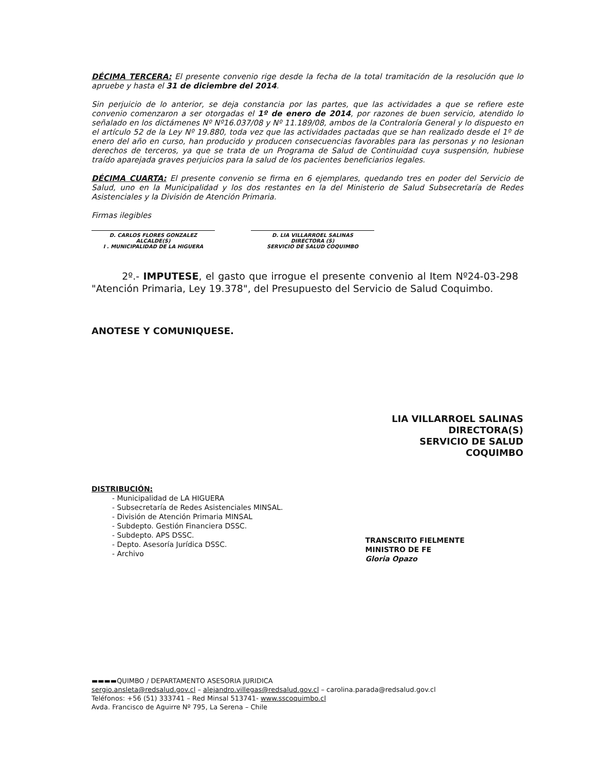DÉCIMA TERCERA: El presente convenio rige desde la fecha de la total tramitación de la resolución que lo apruebe y hasta el 31 de diciembre del 2014.
Sin perjuicio de lo anterior, se deja constancia por las partes, que las actividades a que se refiere este convenio comenzaron a ser otorgadas el 1º de enero de 2014, por razones de buen servicio, atendido lo señalado en los dictámenes Nº Nº16.037/08 y Nº 11.189/08, ambos de la Contraloría General y lo dispuesto en el artículo 52 de la Ley Nº 19.880, toda vez que las actividades pactadas que se han realizado desde el 1º de enero del año en curso, han producido y producen consecuencias favorables para las personas y no lesionan derechos de terceros, ya que se trata de un Programa de Salud de Continuidad cuya suspensión, hubiese traído aparejada graves perjuicios para la salud de los pacientes beneficiarios legales.
DÉCIMA CUARTA: El presente convenio se firma en 6 ejemplares, quedando tres en poder del Servicio de Salud, uno en la Municipalidad y los dos restantes en la del Ministerio de Salud Subsecretaría de Redes Asistenciales y la División de Atención Primaria.
Firmas ilegibles
D. CARLOS FLORES GONZALEZ
ALCALDE(S)
I . MUNICIPALIDAD DE LA HIGUERA
D. LIA VILLARROEL SALINAS
DIRECTORA (S)
SERVICIO DE SALUD COQUIMBO
2º.- IMPUTESE, el gasto que irrogue el presente convenio al Item Nº24-03-298 "Atención Primaria, Ley 19.378", del Presupuesto del Servicio de Salud Coquimbo.
ANOTESE Y COMUNIQUESE.
LIA VILLARROEL SALINAS
DIRECTORA(S)
SERVICIO DE SALUD COQUIMBO
DISTRIBUCIÓN:
- Municipalidad de LA HIGUERA
- Subsecretaría de Redes Asistenciales MINSAL.
- División de Atención Primaria MINSAL
- Subdepto. Gestión Financiera DSSC.
- Subdepto. APS DSSC.
- Depto. Asesoría Jurídica DSSC.
- Archivo
TRANSCRITO FIELMENTE
MINISTRO DE FE
Gloria Opazo
▬▬▬▬QUIMBO / DEPARTAMENTO ASESORIA JURIDICA
sergio.ansleta@redsalud.gov.cl – alejandro.villegas@redsalud.gov.cl – carolina.parada@redsalud.gov.cl
Teléfonos: +56 (51) 333741 – Red Minsal 513741- www.sscoquimbo.cl
Avda. Francisco de Aguirre Nº 795, La Serena – Chile